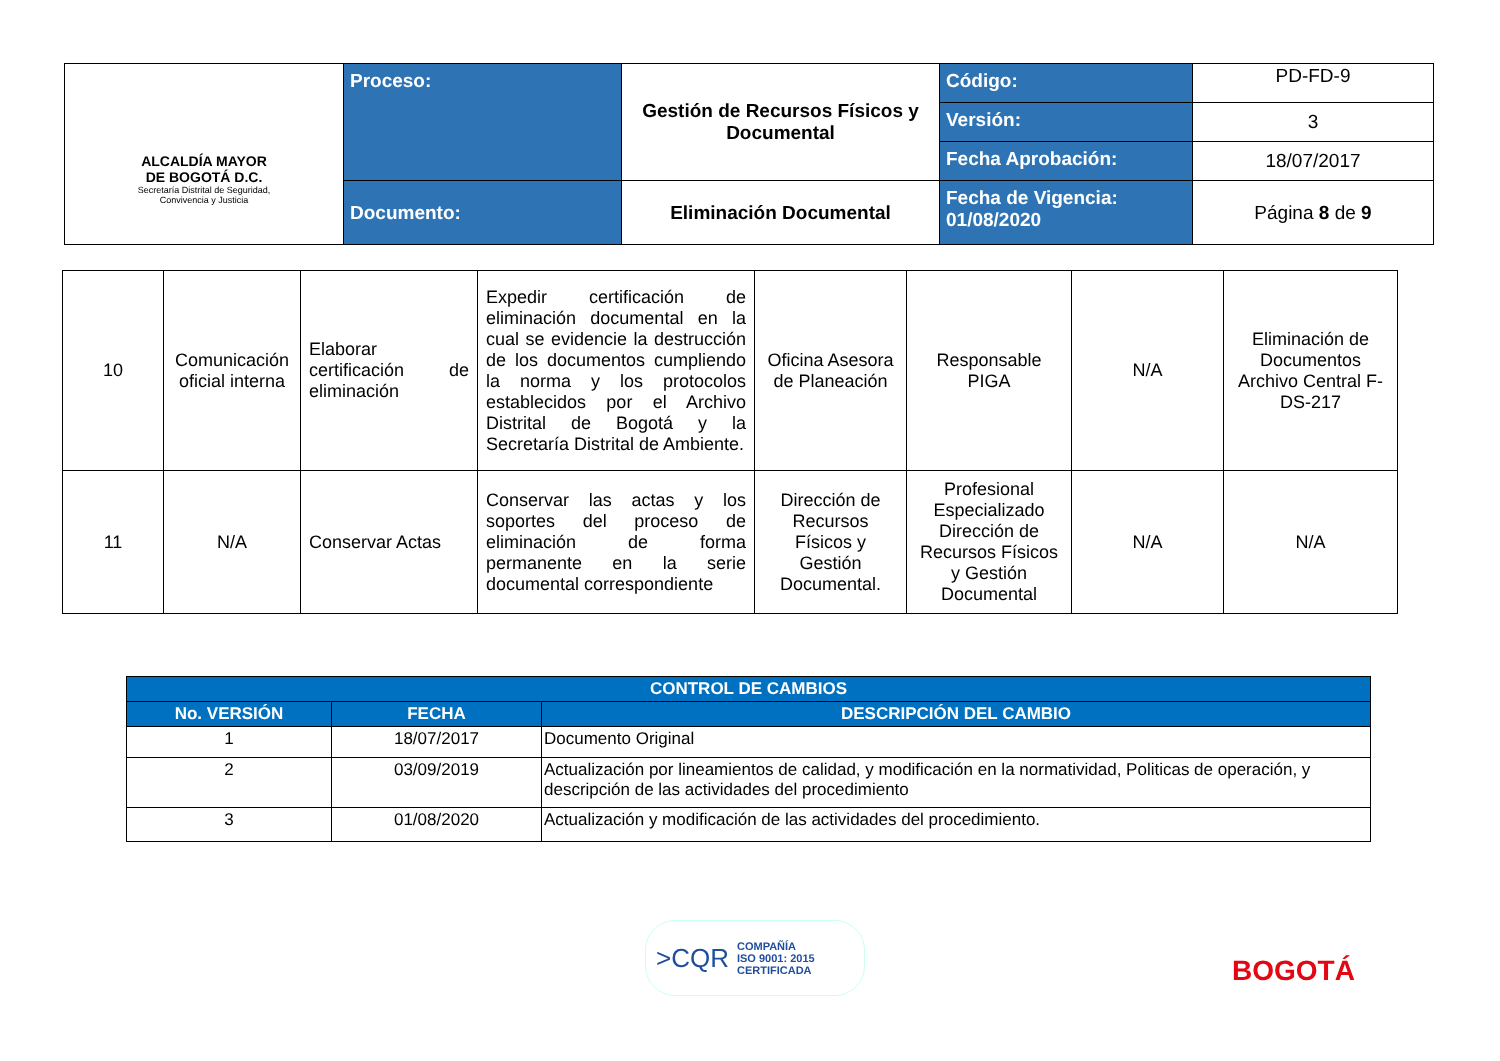| ALCALDÍA MAYOR DE BOGOTÁ D.C. Secretaría Distrital de Seguridad, Convivencia y Justicia | Proceso: | Gestión de Recursos Físicos y Documental | Código: | PD-FD-9 |
| | | | Versión: | 3 |
| | | | Fecha Aprobación: | 18/07/2017 |
| | Documento: | Eliminación Documental | Fecha de Vigencia: 01/08/2020 | Página 8 de 9 |
| 10 | Comunicación oficial interna | Elaborar certificación de eliminación | Expedir certificación de eliminación documental en la cual se evidencie la destrucción de los documentos cumpliendo la norma y los protocolos establecidos por el Archivo Distrital de Bogotá y la Secretaría Distrital de Ambiente. | Oficina Asesora de Planeación | Responsable PIGA | N/A | Eliminación de Documentos Archivo Central F-DS-217 |
| 11 | N/A | Conservar Actas | Conservar las actas y los soportes del proceso de eliminación de forma permanente en la serie documental correspondiente | Dirección de Recursos Físicos y Gestión Documental. | Profesional Especializado Dirección de Recursos Físicos y Gestión Documental | N/A | N/A |
| CONTROL DE CAMBIOS | | |
| --- | --- | --- |
| No. VERSIÓN | FECHA | DESCRIPCIÓN DEL CAMBIO |
| 1 | 18/07/2017 | Documento Original |
| 2 | 03/09/2019 | Actualización por lineamientos de calidad, y modificación en la normatividad, Politicas de operación, y descripción de las actividades del procedimiento |
| 3 | 01/08/2020 | Actualización y modificación de las actividades del procedimiento. |
>CQR COMPAÑÍA
ISO 9001: 2015
CERTIFICADA
BOGOTÁ